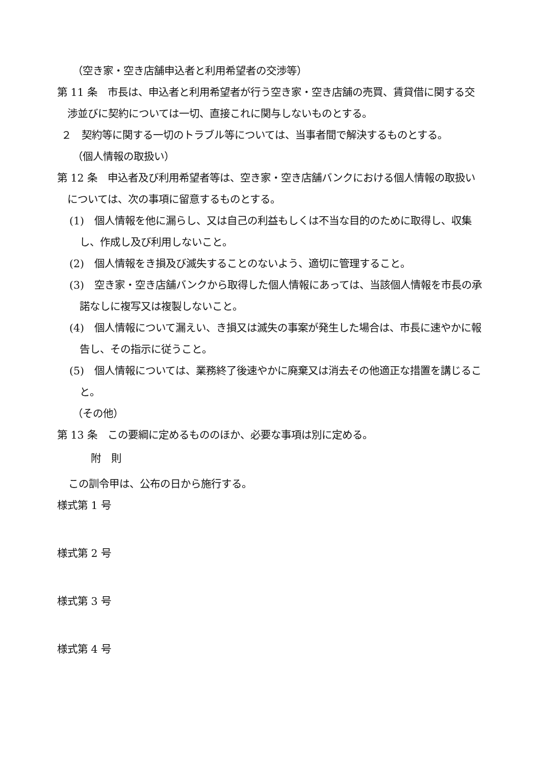（空き家・空き店舗申込者と利用希望者の交渉等）
第 11 条　市長は、申込者と利用希望者が行う空き家・空き店舗の売買、賃貸借に関する交渉並びに契約については一切、直接これに関与しないものとする。
２　契約等に関する一切のトラブル等については、当事者間で解決するものとする。
（個人情報の取扱い）
第 12 条　申込者及び利用希望者等は、空き家・空き店舗バンクにおける個人情報の取扱いについては、次の事項に留意するものとする。
(1)　個人情報を他に漏らし、又は自己の利益もしくは不当な目的のために取得し、収集し、作成し及び利用しないこと。
(2)　個人情報をき損及び滅失することのないよう、適切に管理すること。
(3)　空き家・空き店舗バンクから取得した個人情報にあっては、当該個人情報を市長の承諾なしに複写又は複製しないこと。
(4)　個人情報について漏えい、き損又は滅失の事案が発生した場合は、市長に速やかに報告し、その指示に従うこと。
(5)　個人情報については、業務終了後速やかに廃棄又は消去その他適正な措置を講じること。
（その他）
第 13 条　この要綱に定めるもののほか、必要な事項は別に定める。
附　則
この訓令甲は、公布の日から施行する。
様式第 1 号
様式第 2 号
様式第 3 号
様式第 4 号